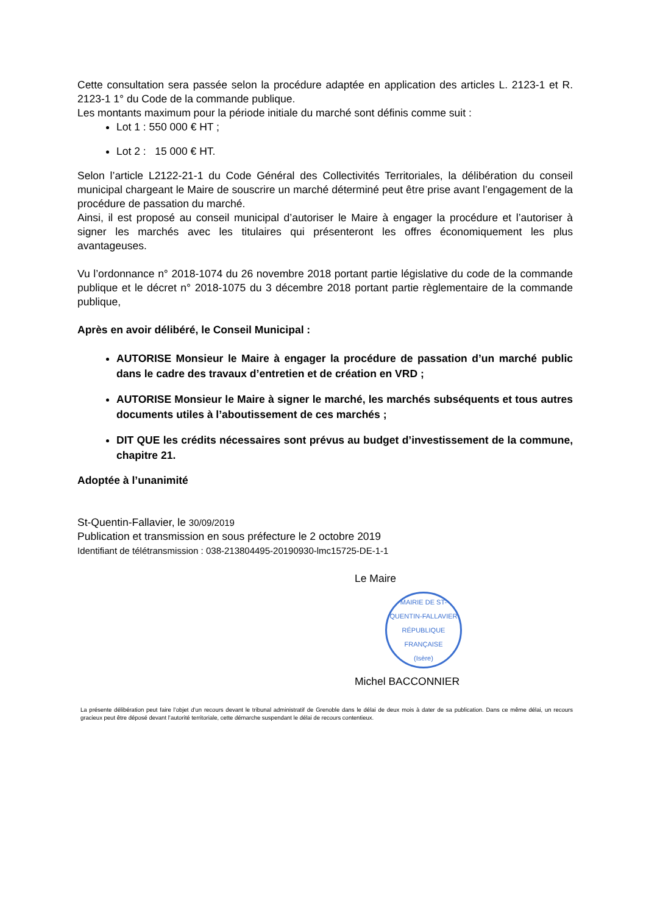Cette consultation sera passée selon la procédure adaptée en application des articles L. 2123-1 et R. 2123-1 1° du Code de la commande publique.
Les montants maximum pour la période initiale du marché sont définis comme suit :
Lot 1 : 550 000 € HT ;
Lot 2 : 15 000 € HT.
Selon l’article L2122-21-1 du Code Général des Collectivités Territoriales, la délibération du conseil municipal chargeant le Maire de souscrire un marché déterminé peut être prise avant l’engagement de la procédure de passation du marché.
Ainsi, il est proposé au conseil municipal d’autoriser le Maire à engager la procédure et l’autoriser à signer les marchés avec les titulaires qui présenteront les offres économiquement les plus avantageuses.
Vu l’ordonnance n° 2018-1074 du 26 novembre 2018 portant partie législative du code de la commande publique et le décret n° 2018-1075 du 3 décembre 2018 portant partie règlementaire de la commande publique,
Après en avoir délibéré, le Conseil Municipal :
AUTORISE Monsieur le Maire à engager la procédure de passation d’un marché public dans le cadre des travaux d’entretien et de création en VRD ;
AUTORISE Monsieur le Maire à signer le marché, les marchés subséquents et tous autres documents utiles à l’aboutissement de ces marchés ;
DIT QUE les crédits nécessaires sont prévus au budget d’investissement de la commune, chapitre 21.
Adoptée à l’unanimité
St-Quentin-Fallavier, le 30/09/2019
Publication et transmission en sous préfecture le 2 octobre 2019
Identifiant de télétransmission : 038-213804495-20190930-lmc15725-DE-1-1
Le Maire
MAIRIE DE ST-QUENTIN-FALLAVIER
RÉPUBLIQUE FRANÇAISE
(Isère)
Michel BACCONNIER
La présente délibération peut faire l’objet d’un recours devant le tribunal administratif de Grenoble dans le délai de deux mois à dater de sa publication. Dans ce même délai, un recours gracieux peut être déposé devant l’autorité territoriale, cette démarche suspendant le délai de recours contentieux.